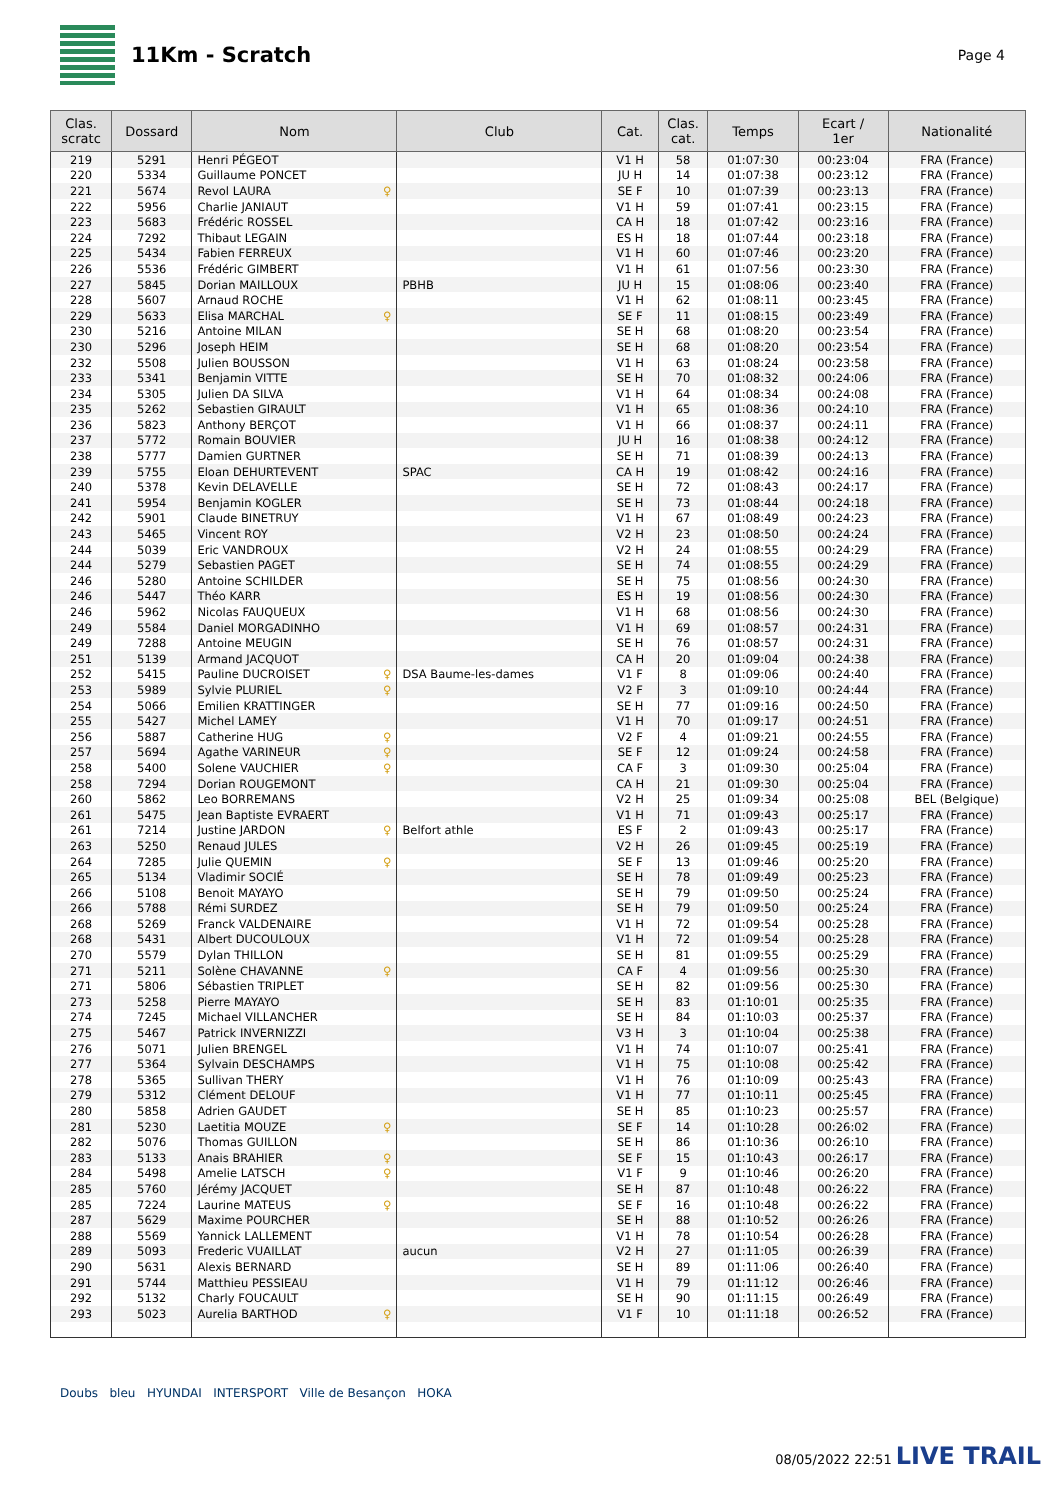11Km - Scratch
Page 4
| Clas. scratc | Dossard | Nom | Club | Cat. | Clas. cat. | Temps | Ecart / 1er | Nationalité |
| --- | --- | --- | --- | --- | --- | --- | --- | --- |
| 219 | 5291 | Henri PÉGEOT | | V1 H | 58 | 01:07:30 | 00:23:04 | FRA (France) |
| 220 | 5334 | Guillaume PONCET | | JU H | 14 | 01:07:38 | 00:23:12 | FRA (France) |
| 221 | 5674 | Revol LAURA ♀ | | SE F | 10 | 01:07:39 | 00:23:13 | FRA (France) |
| 222 | 5956 | Charlie JANIAUT | | V1 H | 59 | 01:07:41 | 00:23:15 | FRA (France) |
| 223 | 5683 | Frédéric ROSSEL | | CA H | 18 | 01:07:42 | 00:23:16 | FRA (France) |
| 224 | 7292 | Thibaut LEGAIN | | ES H | 18 | 01:07:44 | 00:23:18 | FRA (France) |
| 225 | 5434 | Fabien FERREUX | | V1 H | 60 | 01:07:46 | 00:23:20 | FRA (France) |
| 226 | 5536 | Frédéric GIMBERT | | V1 H | 61 | 01:07:56 | 00:23:30 | FRA (France) |
| 227 | 5845 | Dorian MAILLOUX | PBHB | JU H | 15 | 01:08:06 | 00:23:40 | FRA (France) |
| 228 | 5607 | Arnaud ROCHE | | V1 H | 62 | 01:08:11 | 00:23:45 | FRA (France) |
| 229 | 5633 | Elisa MARCHAL ♀ | | SE F | 11 | 01:08:15 | 00:23:49 | FRA (France) |
| 230 | 5216 | Antoine MILAN | | SE H | 68 | 01:08:20 | 00:23:54 | FRA (France) |
| 230 | 5296 | Joseph HEIM | | SE H | 68 | 01:08:20 | 00:23:54 | FRA (France) |
| 232 | 5508 | Julien BOUSSON | | V1 H | 63 | 01:08:24 | 00:23:58 | FRA (France) |
| 233 | 5341 | Benjamin VITTE | | SE H | 70 | 01:08:32 | 00:24:06 | FRA (France) |
| 234 | 5305 | Julien DA SILVA | | V1 H | 64 | 01:08:34 | 00:24:08 | FRA (France) |
| 235 | 5262 | Sebastien GIRAULT | | V1 H | 65 | 01:08:36 | 00:24:10 | FRA (France) |
| 236 | 5823 | Anthony BERÇOT | | V1 H | 66 | 01:08:37 | 00:24:11 | FRA (France) |
| 237 | 5772 | Romain BOUVIER | | JU H | 16 | 01:08:38 | 00:24:12 | FRA (France) |
| 238 | 5777 | Damien GURTNER | | SE H | 71 | 01:08:39 | 00:24:13 | FRA (France) |
| 239 | 5755 | Eloan DEHURTEVENT | SPAC | CA H | 19 | 01:08:42 | 00:24:16 | FRA (France) |
| 240 | 5378 | Kevin DELAVELLE | | SE H | 72 | 01:08:43 | 00:24:17 | FRA (France) |
| 241 | 5954 | Benjamin KOGLER | | SE H | 73 | 01:08:44 | 00:24:18 | FRA (France) |
| 242 | 5901 | Claude BINETRUY | | V1 H | 67 | 01:08:49 | 00:24:23 | FRA (France) |
| 243 | 5465 | Vincent ROY | | V2 H | 23 | 01:08:50 | 00:24:24 | FRA (France) |
| 244 | 5039 | Eric VANDROUX | | V2 H | 24 | 01:08:55 | 00:24:29 | FRA (France) |
| 244 | 5279 | Sebastien PAGET | | SE H | 74 | 01:08:55 | 00:24:29 | FRA (France) |
| 246 | 5280 | Antoine SCHILDER | | SE H | 75 | 01:08:56 | 00:24:30 | FRA (France) |
| 246 | 5447 | Théo KARR | | ES H | 19 | 01:08:56 | 00:24:30 | FRA (France) |
| 246 | 5962 | Nicolas FAUQUEUX | | V1 H | 68 | 01:08:56 | 00:24:30 | FRA (France) |
| 249 | 5584 | Daniel MORGADINHO | | V1 H | 69 | 01:08:57 | 00:24:31 | FRA (France) |
| 249 | 7288 | Antoine MEUGIN | | SE H | 76 | 01:08:57 | 00:24:31 | FRA (France) |
| 251 | 5139 | Armand JACQUOT | | CA H | 20 | 01:09:04 | 00:24:38 | FRA (France) |
| 252 | 5415 | Pauline DUCROISET ♀ | DSA Baume-les-dames | V1 F | 8 | 01:09:06 | 00:24:40 | FRA (France) |
| 253 | 5989 | Sylvie PLURIEL ♀ | | V2 F | 3 | 01:09:10 | 00:24:44 | FRA (France) |
| 254 | 5066 | Emilien KRATTINGER | | SE H | 77 | 01:09:16 | 00:24:50 | FRA (France) |
| 255 | 5427 | Michel LAMEY | | V1 H | 70 | 01:09:17 | 00:24:51 | FRA (France) |
| 256 | 5887 | Catherine HUG ♀ | | V2 F | 4 | 01:09:21 | 00:24:55 | FRA (France) |
| 257 | 5694 | Agathe VARINEUR ♀ | | SE F | 12 | 01:09:24 | 00:24:58 | FRA (France) |
| 258 | 5400 | Solene VAUCHIER ♀ | | CA F | 3 | 01:09:30 | 00:25:04 | FRA (France) |
| 258 | 7294 | Dorian ROUGEMONT | | CA H | 21 | 01:09:30 | 00:25:04 | FRA (France) |
| 260 | 5862 | Leo BORREMANS | | V2 H | 25 | 01:09:34 | 00:25:08 | BEL (Belgique) |
| 261 | 5475 | Jean Baptiste EVRAERT | | V1 H | 71 | 01:09:43 | 00:25:17 | FRA (France) |
| 261 | 7214 | Justine JARDON ♀ | Belfort athle | ES F | 2 | 01:09:43 | 00:25:17 | FRA (France) |
| 263 | 5250 | Renaud JULES | | V2 H | 26 | 01:09:45 | 00:25:19 | FRA (France) |
| 264 | 7285 | Julie QUEMIN ♀ | | SE F | 13 | 01:09:46 | 00:25:20 | FRA (France) |
| 265 | 5134 | Vladimir SOCIÉ | | SE H | 78 | 01:09:49 | 00:25:23 | FRA (France) |
| 266 | 5108 | Benoit MAYAYO | | SE H | 79 | 01:09:50 | 00:25:24 | FRA (France) |
| 266 | 5788 | Rémi SURDEZ | | SE H | 79 | 01:09:50 | 00:25:24 | FRA (France) |
| 268 | 5269 | Franck VALDENAIRE | | V1 H | 72 | 01:09:54 | 00:25:28 | FRA (France) |
| 268 | 5431 | Albert DUCOULOUX | | V1 H | 72 | 01:09:54 | 00:25:28 | FRA (France) |
| 270 | 5579 | Dylan THILLON | | SE H | 81 | 01:09:55 | 00:25:29 | FRA (France) |
| 271 | 5211 | Solène CHAVANNE ♀ | | CA F | 4 | 01:09:56 | 00:25:30 | FRA (France) |
| 271 | 5806 | Sébastien TRIPLET | | SE H | 82 | 01:09:56 | 00:25:30 | FRA (France) |
| 273 | 5258 | Pierre MAYAYO | | SE H | 83 | 01:10:01 | 00:25:35 | FRA (France) |
| 274 | 7245 | Michael VILLANCHER | | SE H | 84 | 01:10:03 | 00:25:37 | FRA (France) |
| 275 | 5467 | Patrick INVERNIZZI | | V3 H | 3 | 01:10:04 | 00:25:38 | FRA (France) |
| 276 | 5071 | Julien BRENGEL | | V1 H | 74 | 01:10:07 | 00:25:41 | FRA (France) |
| 277 | 5364 | Sylvain DESCHAMPS | | V1 H | 75 | 01:10:08 | 00:25:42 | FRA (France) |
| 278 | 5365 | Sullivan THERY | | V1 H | 76 | 01:10:09 | 00:25:43 | FRA (France) |
| 279 | 5312 | Clément DELOUF | | V1 H | 77 | 01:10:11 | 00:25:45 | FRA (France) |
| 280 | 5858 | Adrien GAUDET | | SE H | 85 | 01:10:23 | 00:25:57 | FRA (France) |
| 281 | 5230 | Laetitia MOUZE ♀ | | SE F | 14 | 01:10:28 | 00:26:02 | FRA (France) |
| 282 | 5076 | Thomas GUILLON | | SE H | 86 | 01:10:36 | 00:26:10 | FRA (France) |
| 283 | 5133 | Anais BRAHIER ♀ | | SE F | 15 | 01:10:43 | 00:26:17 | FRA (France) |
| 284 | 5498 | Amelie LATSCH ♀ | | V1 F | 9 | 01:10:46 | 00:26:20 | FRA (France) |
| 285 | 5760 | Jérémy JACQUET | | SE H | 87 | 01:10:48 | 00:26:22 | FRA (France) |
| 285 | 7224 | Laurine MATEUS ♀ | | SE F | 16 | 01:10:48 | 00:26:22 | FRA (France) |
| 287 | 5629 | Maxime POURCHER | | SE H | 88 | 01:10:52 | 00:26:26 | FRA (France) |
| 288 | 5569 | Yannick LALLEMENT | | V1 H | 78 | 01:10:54 | 00:26:28 | FRA (France) |
| 289 | 5093 | Frederic VUAILLAT | aucun | V2 H | 27 | 01:11:05 | 00:26:39 | FRA (France) |
| 290 | 5631 | Alexis BERNARD | | SE H | 89 | 01:11:06 | 00:26:40 | FRA (France) |
| 291 | 5744 | Matthieu PESSIEAU | | V1 H | 79 | 01:11:12 | 00:26:46 | FRA (France) |
| 292 | 5132 | Charly FOUCAULT | | SE H | 90 | 01:11:15 | 00:26:49 | FRA (France) |
| 293 | 5023 | Aurelia BARTHOD ♀ | | V1 F | 10 | 01:11:18 | 00:26:52 | FRA (France) |
Doubs bleu HYUNDAI INTERSPORT Ville de Besançon HOKA
08/05/2022 22:51 LIVE TRAIL